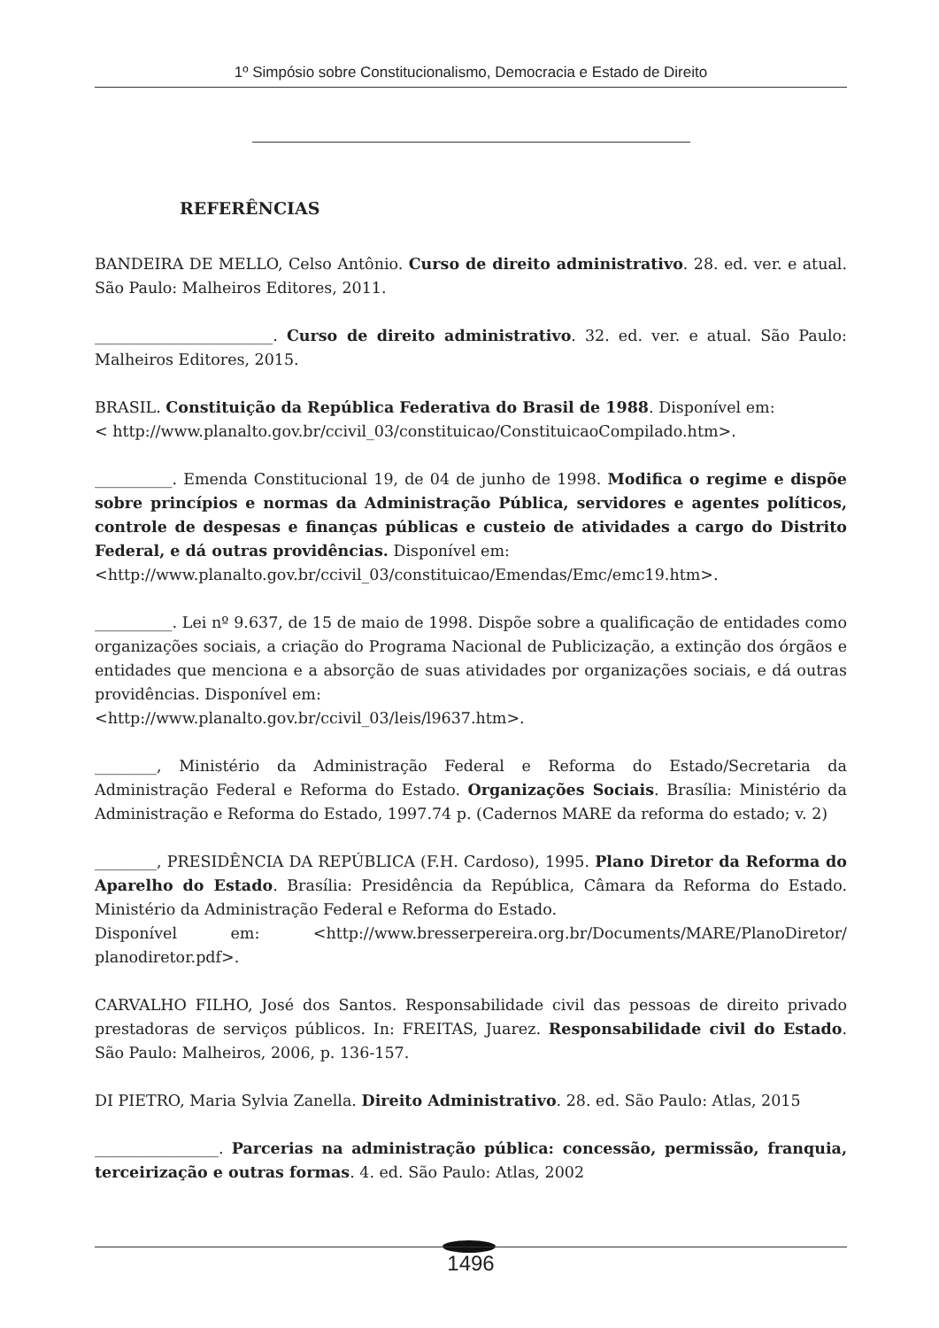1º Simpósio sobre Constitucionalismo, Democracia e Estado de Direito
REFERÊNCIAS
BANDEIRA DE MELLO, Celso Antônio. Curso de direito administrativo. 28. ed. ver. e atual. São Paulo: Malheiros Editores, 2011.
_______________________. Curso de direito administrativo. 32. ed. ver. e atual. São Paulo: Malheiros Editores, 2015.
BRASIL. Constituição da República Federativa do Brasil de 1988. Disponível em:
< http://www.planalto.gov.br/ccivil_03/constituicao/ConstituicaoCompilado.htm>.
__________. Emenda Constitucional 19, de 04 de junho de 1998. Modifica o regime e dispõe sobre princípios e normas da Administração Pública, servidores e agentes políticos, controle de despesas e finanças públicas e custeio de atividades a cargo do Distrito Federal, e dá outras providências. Disponível em:
<http://www.planalto.gov.br/ccivil_03/constituicao/Emendas/Emc/emc19.htm>.
__________. Lei nº 9.637, de 15 de maio de 1998. Dispõe sobre a qualificação de entidades como organizações sociais, a criação do Programa Nacional de Publicização, a extinção dos órgãos e entidades que menciona e a absorção de suas atividades por organizações sociais, e dá outras providências. Disponível em:
<http://www.planalto.gov.br/ccivil_03/leis/l9637.htm>.
________, Ministério da Administração Federal e Reforma do Estado/Secretaria da Administração Federal e Reforma do Estado. Organizações Sociais. Brasília: Ministério da Administração e Reforma do Estado, 1997.74 p. (Cadernos MARE da reforma do estado; v. 2)
________, PRESIDÊNCIA DA REPÚBLICA (F.H. Cardoso), 1995. Plano Diretor da Reforma do Aparelho do Estado. Brasília: Presidência da República, Câmara da Reforma do Estado. Ministério da Administração Federal e Reforma do Estado.
Disponível em: <http://www.bresserpereira.org.br/Documents/MARE/PlanoDiretor/ planodiretor.pdf>.
CARVALHO FILHO, José dos Santos. Responsabilidade civil das pessoas de direito privado prestadoras de serviços públicos. In: FREITAS, Juarez. Responsabilidade civil do Estado. São Paulo: Malheiros, 2006, p. 136-157.
DI PIETRO, Maria Sylvia Zanella. Direito Administrativo. 28. ed. São Paulo: Atlas, 2015
________________. Parcerias na administração pública: concessão, permissão, franquia, terceirização e outras formas. 4. ed. São Paulo: Atlas, 2002
1496